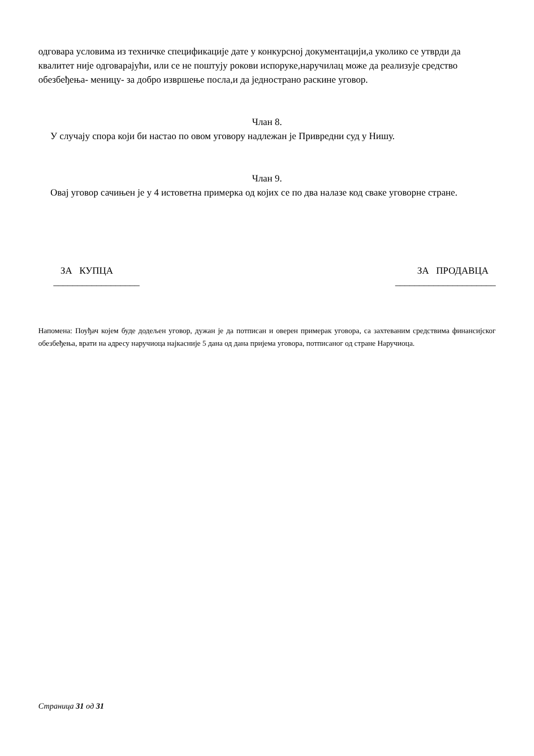одговара условима из техничке спецификације дате у конкурсној документацији,а уколико се утврди да квалитет није одговарајући, или се не поштују рокови испоруке,наручилац може да реализује средство обезбеђења- меницу- за добро извршење посла,и да једнострано раскине уговор.
Члан 8.
У случају спора који би настао по овом уговору надлежан је Привредни суд у Нишу.
Члан 9.
Овај уговор сачињен је у 4 истоветна примерка од којих се по два налазе код сваке уговорне стране.
ЗА КУПЦА
__________________
ЗА ПРОДАВЦА
_____________________
Напомена: Поуђач којем буде додељен уговор, дужан је да потписан и оверен примерак уговора, са захтеваним средствима финансијског обезбеђења, врати на адресу наручиоца најкасније 5 дана од дана пријема уговора, потписаног од стране Наручиоца.
Страница 31 од 31